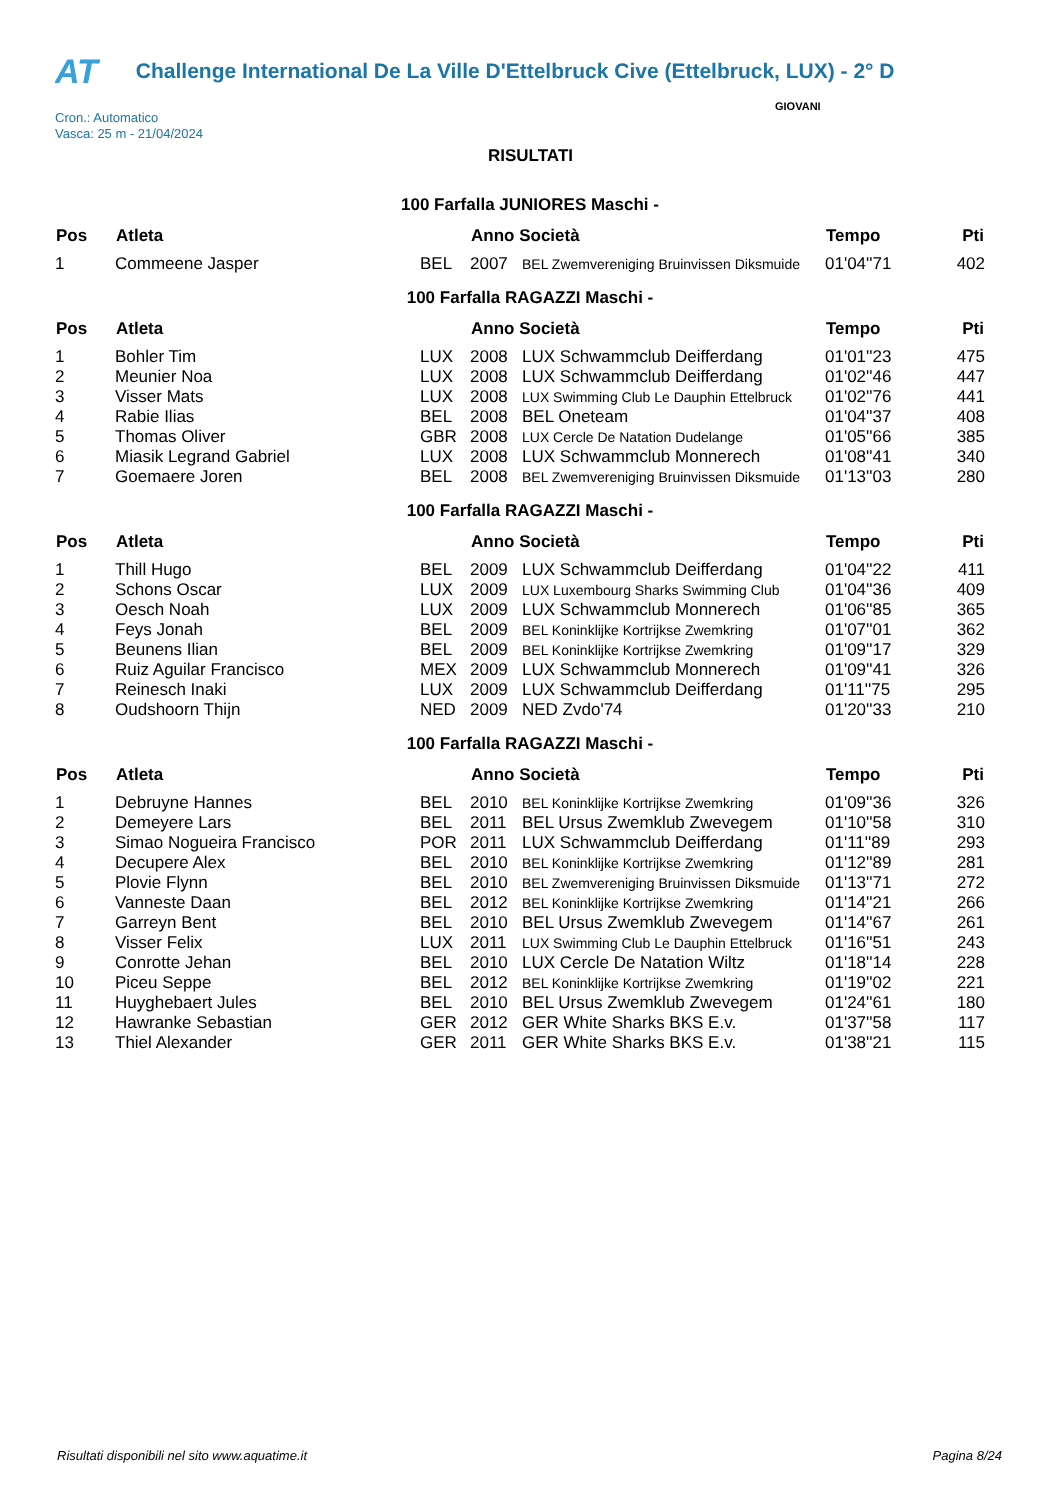AT Challenge International De La Ville D'Ettelbruck Cive (Ettelbruck, LUX) - 2° D
Cron.: Automatico
Vasca: 25 m - 21/04/2024
GIOVANI
RISULTATI
100 Farfalla JUNIORES Maschi -
| Pos | Atleta | | Anno Società | | Tempo | Pti |
| --- | --- | --- | --- | --- | --- | --- |
| 1 | Commeene Jasper | BEL | 2007 | BEL Zwemvereniging Bruinvissen Diksmuide | 01'04''71 | 402 |
100 Farfalla RAGAZZI Maschi -
| Pos | Atleta | | Anno Società | | Tempo | Pti |
| --- | --- | --- | --- | --- | --- | --- |
| 1 | Bohler Tim | LUX | 2008 | LUX Schwammclub Deifferdang | 01'01''23 | 475 |
| 2 | Meunier Noa | LUX | 2008 | LUX Schwammclub Deifferdang | 01'02''46 | 447 |
| 3 | Visser Mats | LUX | 2008 | LUX Swimming Club Le Dauphin Ettelbruck | 01'02''76 | 441 |
| 4 | Rabie Ilias | BEL | 2008 | BEL Oneteam | 01'04''37 | 408 |
| 5 | Thomas Oliver | GBR | 2008 | LUX Cercle De Natation Dudelange | 01'05''66 | 385 |
| 6 | Miasik Legrand Gabriel | LUX | 2008 | LUX Schwammclub Monnerech | 01'08''41 | 340 |
| 7 | Goemaere Joren | BEL | 2008 | BEL Zwemvereniging Bruinvissen Diksmuide | 01'13''03 | 280 |
100 Farfalla RAGAZZI Maschi -
| Pos | Atleta | | Anno Società | | Tempo | Pti |
| --- | --- | --- | --- | --- | --- | --- |
| 1 | Thill Hugo | BEL | 2009 | LUX Schwammclub Deifferdang | 01'04''22 | 411 |
| 2 | Schons Oscar | LUX | 2009 | LUX Luxembourg Sharks Swimming Club | 01'04''36 | 409 |
| 3 | Oesch Noah | LUX | 2009 | LUX Schwammclub Monnerech | 01'06''85 | 365 |
| 4 | Feys Jonah | BEL | 2009 | BEL Koninklijke Kortrijkse Zwemkring | 01'07''01 | 362 |
| 5 | Beunens Ilian | BEL | 2009 | BEL Koninklijke Kortrijkse Zwemkring | 01'09''17 | 329 |
| 6 | Ruiz Aguilar Francisco | MEX | 2009 | LUX Schwammclub Monnerech | 01'09''41 | 326 |
| 7 | Reinesch Inaki | LUX | 2009 | LUX Schwammclub Deifferdang | 01'11''75 | 295 |
| 8 | Oudshoorn Thijn | NED | 2009 | NED Zvdo'74 | 01'20''33 | 210 |
100 Farfalla RAGAZZI Maschi -
| Pos | Atleta | | Anno Società | | Tempo | Pti |
| --- | --- | --- | --- | --- | --- | --- |
| 1 | Debruyne Hannes | BEL | 2010 | BEL Koninklijke Kortrijkse Zwemkring | 01'09''36 | 326 |
| 2 | Demeyere Lars | BEL | 2011 | BEL Ursus Zwemklub Zwevegem | 01'10''58 | 310 |
| 3 | Simao Nogueira Francisco | POR | 2011 | LUX Schwammclub Deifferdang | 01'11''89 | 293 |
| 4 | Decupere Alex | BEL | 2010 | BEL Koninklijke Kortrijkse Zwemkring | 01'12''89 | 281 |
| 5 | Plovie Flynn | BEL | 2010 | BEL Zwemvereniging Bruinvissen Diksmuide | 01'13''71 | 272 |
| 6 | Vanneste Daan | BEL | 2012 | BEL Koninklijke Kortrijkse Zwemkring | 01'14''21 | 266 |
| 7 | Garreyn Bent | BEL | 2010 | BEL Ursus Zwemklub Zwevegem | 01'14''67 | 261 |
| 8 | Visser Felix | LUX | 2011 | LUX Swimming Club Le Dauphin Ettelbruck | 01'16''51 | 243 |
| 9 | Conrotte Jehan | BEL | 2010 | LUX Cercle De Natation Wiltz | 01'18''14 | 228 |
| 10 | Piceu Seppe | BEL | 2012 | BEL Koninklijke Kortrijkse Zwemkring | 01'19''02 | 221 |
| 11 | Huyghebaert Jules | BEL | 2010 | BEL Ursus Zwemklub Zwevegem | 01'24''61 | 180 |
| 12 | Hawranke Sebastian | GER | 2012 | GER White Sharks BKS E.v. | 01'37''58 | 117 |
| 13 | Thiel Alexander | GER | 2011 | GER White Sharks BKS E.v. | 01'38''21 | 115 |
Risultati disponibili nel sito www.aquatime.it Pagina 8/24